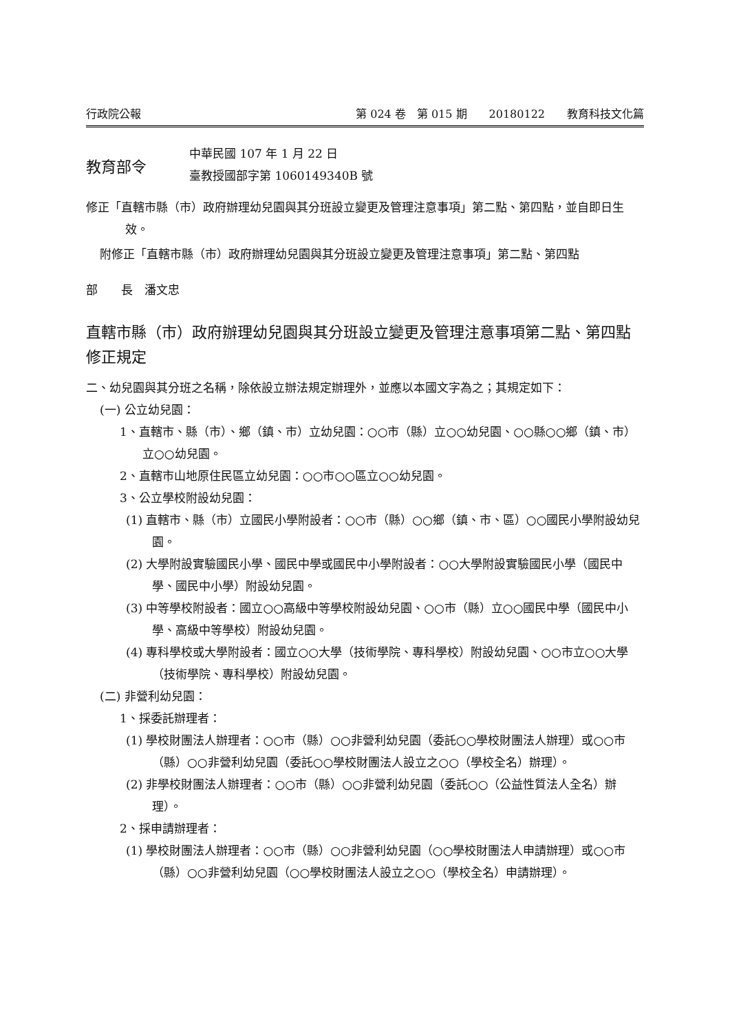行政院公報 第 024 卷　第 015 期　　20180122　　教育科技文化篇
教育部令
中華民國 107 年 1 月 22 日
臺教授國部字第 1060149340B 號
修正「直轄市縣（市）政府辦理幼兒園與其分班設立變更及管理注意事項」第二點、第四點，並自即日生效。
附修正「直轄市縣（市）政府辦理幼兒園與其分班設立變更及管理注意事項」第二點、第四點
部　　長　潘文忠
直轄市縣（市）政府辦理幼兒園與其分班設立變更及管理注意事項第二點、第四點修正規定
二、幼兒園與其分班之名稱，除依設立辦法規定辦理外，並應以本國文字為之；其規定如下：
(一) 公立幼兒園：
1、直轄市、縣（市）、鄉（鎮、市）立幼兒園：○○市（縣）立○○幼兒園、○○縣○○鄉（鎮、市）立○○幼兒園。
2、直轄市山地原住民區立幼兒園：○○市○○區立○○幼兒園。
3、公立學校附設幼兒園：
(1) 直轄市、縣（市）立國民小學附設者：○○市（縣）○○鄉（鎮、市、區）○○國民小學附設幼兒園。
(2) 大學附設實驗國民小學、國民中學或國民中小學附設者：○○大學附設實驗國民小學（國民中學、國民中小學）附設幼兒園。
(3) 中等學校附設者：國立○○高級中等學校附設幼兒園、○○市（縣）立○○國民中學（國民中小學、高級中等學校）附設幼兒園。
(4) 專科學校或大學附設者：國立○○大學（技術學院、專科學校）附設幼兒園、○○市立○○大學（技術學院、專科學校）附設幼兒園。
(二) 非營利幼兒園：
1、採委託辦理者：
(1) 學校財團法人辦理者：○○市（縣）○○非營利幼兒園（委託○○學校財團法人辦理）或○○市（縣）○○非營利幼兒園（委託○○學校財團法人設立之○○（學校全名）辦理）。
(2) 非學校財團法人辦理者：○○市（縣）○○非營利幼兒園（委託○○（公益性質法人全名）辦理）。
2、採申請辦理者：
(1) 學校財團法人辦理者：○○市（縣）○○非營利幼兒園（○○學校財團法人申請辦理）或○○市（縣）○○非營利幼兒園（○○學校財團法人設立之○○（學校全名）申請辦理）。